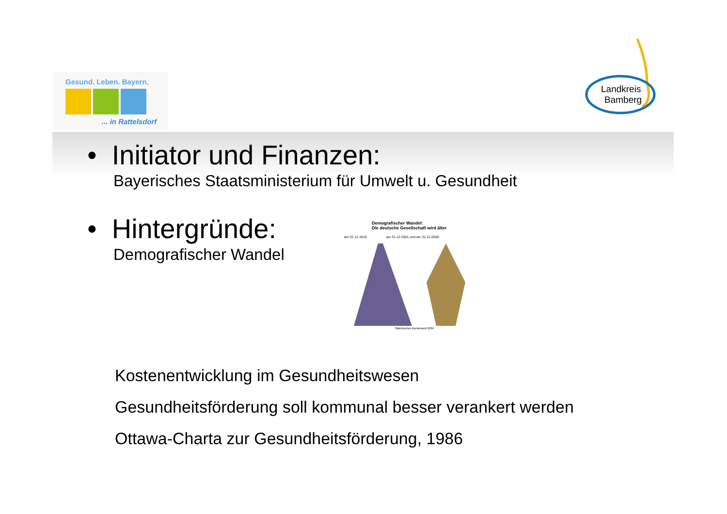Gesund. Leben. Bayern.
... in Rattelsdorf
Landkreis
Bamberg
• Initiator und Finanzen:
Bayerisches Staatsministerium für Umwelt u. Gesundheit
• Hintergründe:
Demografischer Wandel
Demografischer Wandel:
Die deutsche Gesellschaft wird älter
am 31.12.1910 am 31.12.2001 und am 31.12.2050
Statistisches Bundesamt 2004
Kostenentwicklung im Gesundheitswesen
Gesundheitsförderung soll kommunal besser verankert werden
Ottawa-Charta zur Gesundheitsförderung, 1986